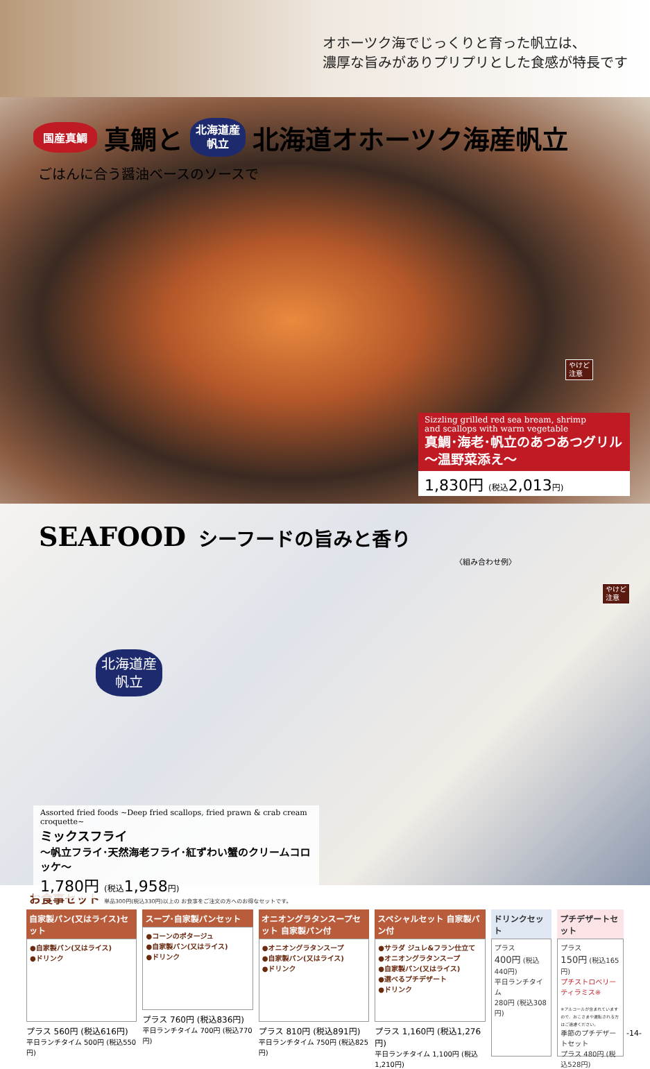オホーツク海でじっくりと育った帆立は、
濃厚な旨みがありプリプリとした食感が特長です
国産真鯛 真鯛と 北海道産
帆立 北海道オホーツク海産帆立
ごはんに合う醤油ベースのソースで
やけど
注意
Sizzling grilled red sea bream, shrimp
and scallops with warm vegetable
真鯛･海老･帆立のあつあつグリル
～温野菜添え～
1,830円 (税込2,013円)
SEAFOOD シーフードの旨みと香り
〈組み合わせ例〉
やけど
注意
北海道産
帆立
Assorted fried foods ~Deep fried scallops, fried prawn & crab cream croquette~
ミックスフライ
～帆立フライ･天然海老フライ･紅ずわい蟹のクリームコロッケ～
1,780円 (税込1,958円)
お食事セット 単品300円(税込330円)以上の お食事をご注文の方へのお得なセットです。
自家製パン(又はライス)セット
●自家製パン(又はライス)
●ドリンク
プラス 560円 (税込616円)
平日ランチタイム 500円 (税込550円)
スープ･自家製パンセット
●コーンのポタージュ
●自家製パン(又はライス)
●ドリンク
プラス 760円 (税込836円)
平日ランチタイム 700円 (税込770円)
オニオングラタンスープセット 自家製パン付
●オニオングラタンスープ
●自家製パン(又はライス)
●ドリンク
プラス 810円 (税込891円)
平日ランチタイム 750円 (税込825円)
スペシャルセット 自家製パン付
●サラダ ジュレ&フラン仕立て
●オニオングラタンスープ
●自家製パン(又はライス)
●選べるプチデザート
●ドリンク
プラス 1,160円 (税込1,276円)
平日ランチタイム 1,100円 (税込1,210円)
ドリンクセット
プラス
400円 (税込440円)
平日ランチタイム
280円 (税込308円)
プチデザートセット
プラス
150円 (税込165円)
プチストロベリーティラミス※
※アルコールが含まれていますので、おこさまや運転される方はご遠慮ください。
季節のプチデザートセット
プラス 480円 (税込528円)
-14-